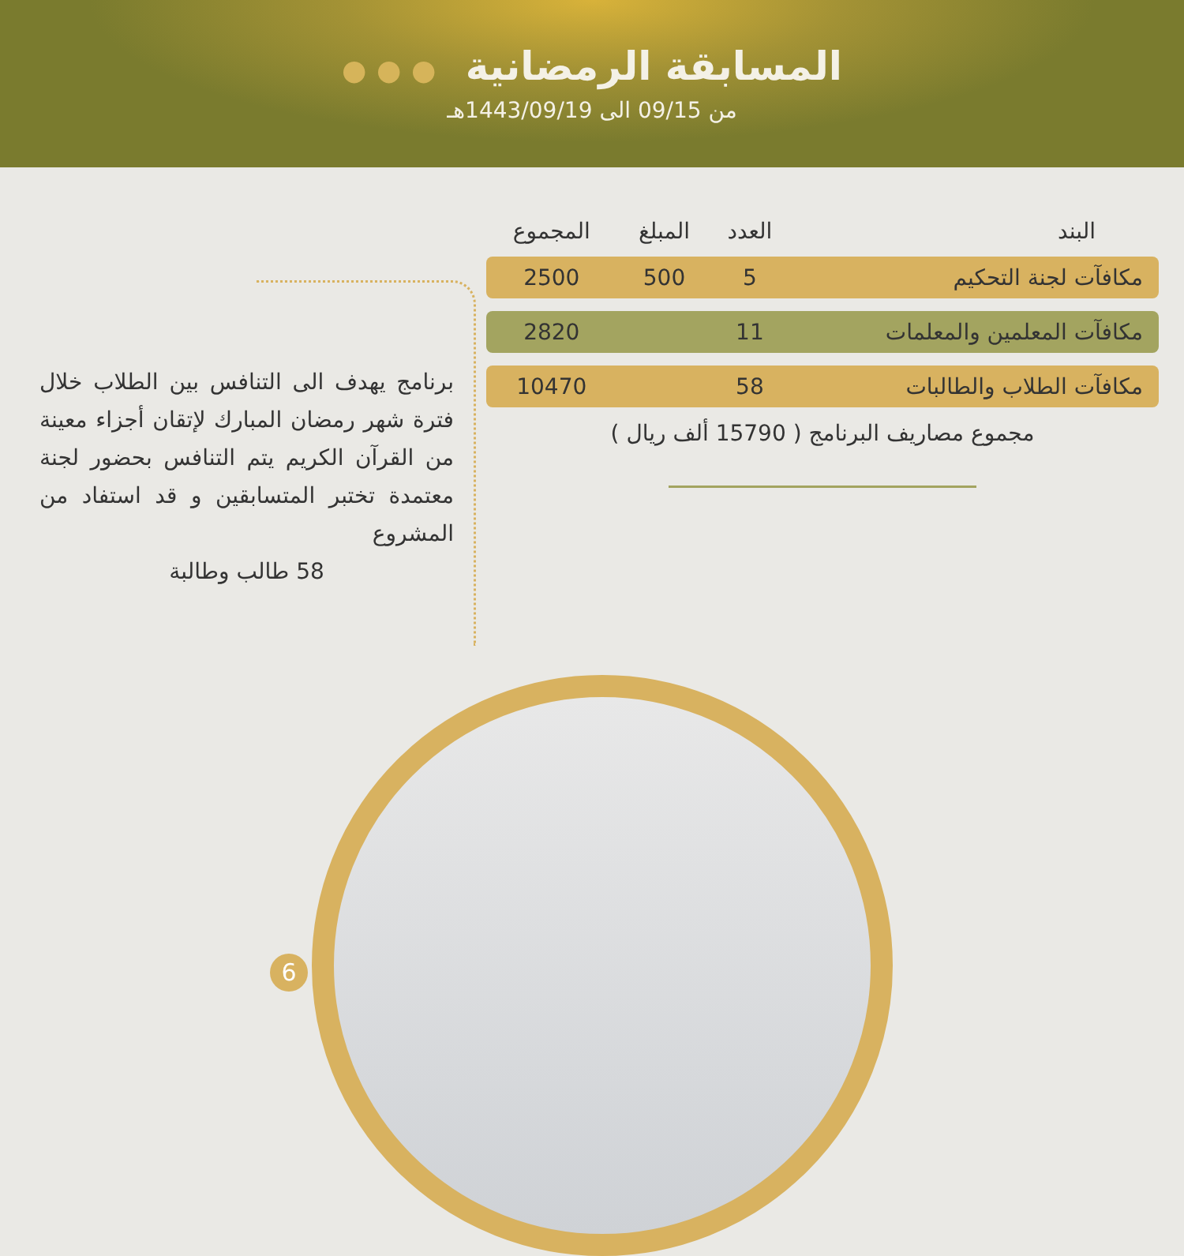المسابقة الرمضانية ● ● ●
من 09/15 الى 1443/09/19هـ
| البند | العدد | المبلغ | المجموع |
| --- | --- | --- | --- |
| مكافآت لجنة التحكيم | 5 | 500 | 2500 |
| مكافآت المعلمين والمعلمات | 11 | | 2820 |
| مكافآت الطلاب والطالبات | 58 | | 10470 |
مجموع مصاريف البرنامج ( 15790 ألف ريال )
برنامج يهدف الى التنافس بين الطلاب خلال فترة شهر رمضان المبارك لإتقان أجزاء معينة من القرآن الكريم يتم التنافس بحضور لجنة معتمدة تختبر المتسابقين و قد استفاد من المشروع
58 طالب وطالبة
6